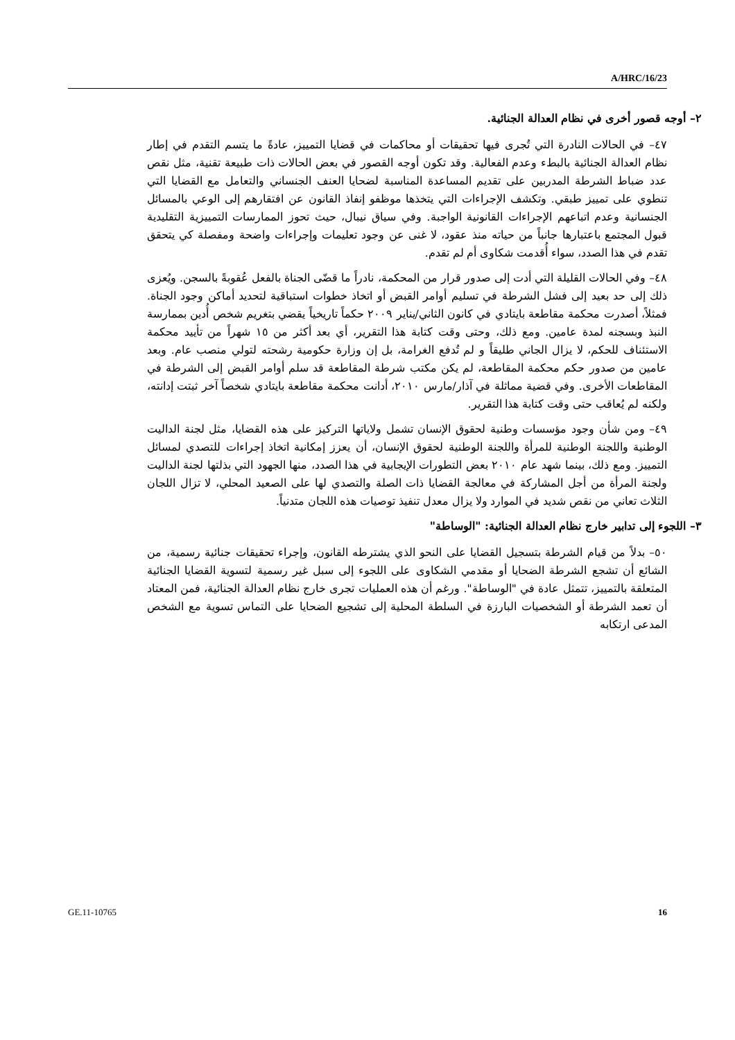A/HRC/16/23
٢– أوجه قصور أخرى في نظام العدالة الجنائية.
٤٧– في الحالات النادرة التي تُجرى فيها تحقيقات أو محاكمات في قضايا التمييز، عادةً ما يتسم التقدم في إطار نظام العدالة الجنائية بالبطء وعدم الفعالية. وقد تكون أوجه القصور في بعض الحالات ذات طبيعة تقنية، مثل نقص عدد ضباط الشرطة المدربين على تقديم المساعدة المناسبة لضحايا العنف الجنساني والتعامل مع القضايا التي تنطوي على تمييز طبقي. وتكشف الإجراءات التي يتخذها موظفو إنفاذ القانون عن افتقارهم إلى الوعي بالمسائل الجنسانية وعدم اتباعهم الإجراءات القانونية الواجبة. وفي سياق نيبال، حيث تحوز الممارسات التمييزية التقليدية قبول المجتمع باعتبارها جانباً من حياته منذ عقود، لا غنى عن وجود تعليمات وإجراءات واضحة ومفصلة كي يتحقق تقدم في هذا الصدد، سواء أُقدمت شكاوى أم لم تقدم.
٤٨– وفي الحالات القليلة التي أدت إلى صدور قرار من المحكمة، نادراً ما قضّى الجناة بالفعل عُقوبةً بالسجن. ويُعزى ذلك إلى حد بعيد إلى فشل الشرطة في تسليم أوامر القبض أو اتخاذ خطوات استباقية لتحديد أماكن وجود الجناة. فمثلاً، أصدرت محكمة مقاطعة بايتادي في كانون الثاني/يناير ٢٠٠٩ حكماً تاريخياً يقضي بتغريم شخص أُدين بممارسة النبذ وبسجنه لمدة عامين. ومع ذلك، وحتى وقت كتابة هذا التقرير، أي بعد أكثر من ١٥ شهراً من تأييد محكمة الاستئناف للحكم، لا يزال الجاني طليقاً و لم تُدفع الغرامة، بل إن وزارة حكومية رشحته لتولي منصب عام. وبعد عامين من صدور حكم محكمة المقاطعة، لم يكن مكتب شرطة المقاطعة قد سلم أوامر القبض إلى الشرطة في المقاطعات الأخرى. وفي قضية مماثلة في آذار/مارس ٢٠١٠، أدانت محكمة مقاطعة بايتادي شخصاً آخر ثبتت إدانته، ولكنه لم يُعاقب حتى وقت كتابة هذا التقرير.
٤٩– ومن شأن وجود مؤسسات وطنية لحقوق الإنسان تشمل ولاياتها التركيز على هذه القضايا، مثل لجنة الداليت الوطنية واللجنة الوطنية للمرأة واللجنة الوطنية لحقوق الإنسان، أن يعزز إمكانية اتخاذ إجراءات للتصدي لمسائل التمييز. ومع ذلك، بينما شهد عام ٢٠١٠ بعض التطورات الإيجابية في هذا الصدد، منها الجهود التي بذلتها لجنة الداليت ولجنة المرأة من أجل المشاركة في معالجة القضايا ذات الصلة والتصدي لها على الصعيد المحلي، لا تزال اللجان الثلاث تعاني من نقص شديد في الموارد ولا يزال معدل تنفيذ توصيات هذه اللجان متدنياً.
٣– اللجوء إلى تدابير خارج نظام العدالة الجنائية: "الوساطة"
٥٠– بدلاً من قيام الشرطة بتسجيل القضايا على النحو الذي يشترطه القانون، وإجراء تحقيقات جنائية رسمية، من الشائع أن تشجع الشرطة الضحايا أو مقدمي الشكاوى على اللجوء إلى سبل غير رسمية لتسوية القضايا الجنائية المتعلقة بالتمييز، تتمثل عادة في "الوساطة". ورغم أن هذه العمليات تجرى خارج نظام العدالة الجنائية، فمن المعتاد أن تعمد الشرطة أو الشخصيات البارزة في السلطة المحلية إلى تشجيع الضحايا على التماس تسوية مع الشخص المدعى ارتكابه
GE.11-10765 16